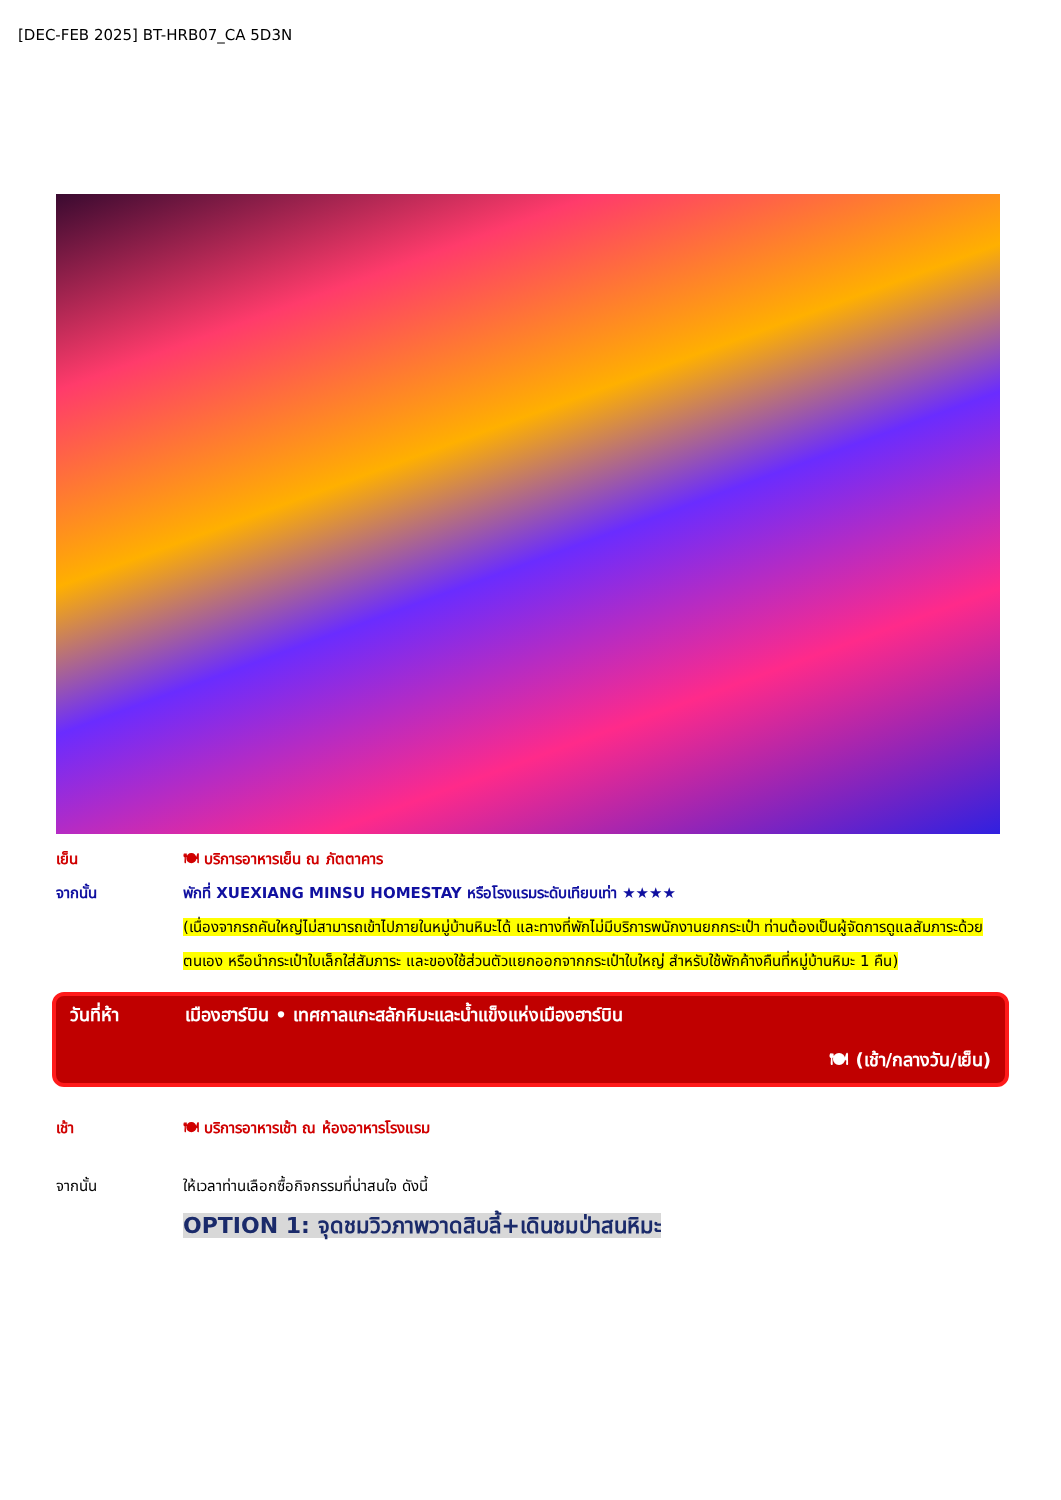[DEC-FEB 2025] BT-HRB07_CA 5D3N
เย็น 🍽 บริการอาหารเย็น ณ ภัตตาคาร
จากนั้น พักที่ XUEXIANG MINSU HOMESTAY หรือโรงแรมระดับเทียบเท่า ★★★★
(เนื่องจากรถคันใหญ่ไม่สามารถเข้าไปภายในหมู่บ้านหิมะได้ และทางที่พักไม่มีบริการพนักงานยกกระเป๋า ท่านต้องเป็นผู้จัดการดูแลสัมภาระด้วยตนเอง หรือนำกระเป๋าใบเล็กใส่สัมภาระ และของใช้ส่วนตัวแยกออกจากกระเป๋าใบใหญ่ สำหรับใช้พักค้างคืนที่หมู่บ้านหิมะ 1 คืน)
วันที่ห้า เมืองฮาร์บิน • เทศกาลแกะสลักหิมะและน้ำแข็งแห่งเมืองฮาร์บิน
🍽 (เช้า/กลางวัน/เย็น)
เช้า 🍽 บริการอาหารเช้า ณ ห้องอาหารโรงแรม
จากนั้น ให้เวลาท่านเลือกซื้อกิจกรรมที่น่าสนใจ ดังนี้
OPTION 1: จุดชมวิวภาพวาดสิบลี้+เดินชมป่าสนหิมะ